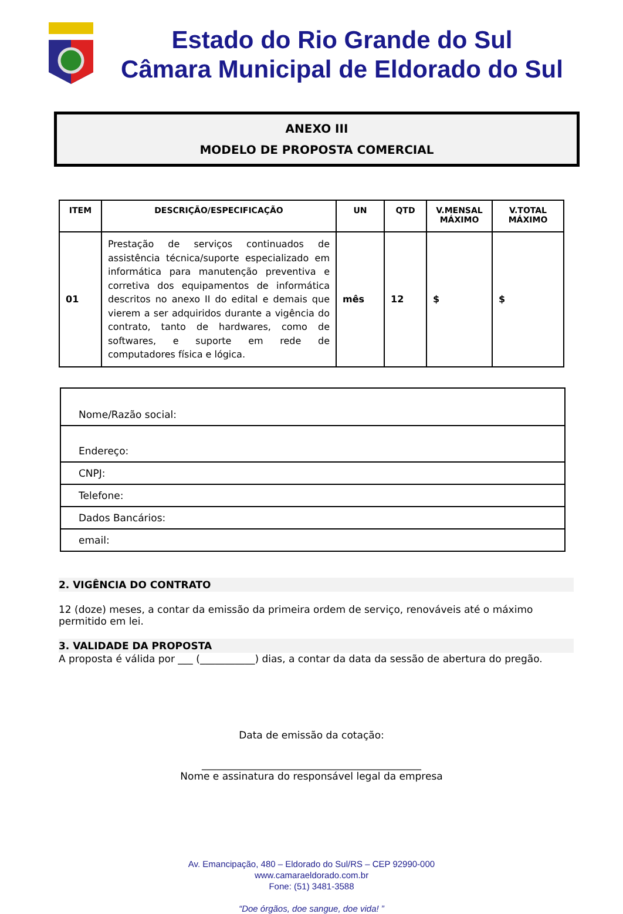Estado do Rio Grande do Sul
Câmara Municipal de Eldorado do Sul
ANEXO III
MODELO DE PROPOSTA COMERCIAL
| ITEM | DESCRIÇÃO/ESPECIFICAÇÃO | UN | QTD | V.MENSAL MÁXIMO | V.TOTAL MÁXIMO |
| --- | --- | --- | --- | --- | --- |
| 01 | Prestação de serviços continuados de assistência técnica/suporte especializado em informática para manutenção preventiva e corretiva dos equipamentos de informática descritos no anexo II do edital e demais que vierem a ser adquiridos durante a vigência do contrato, tanto de hardwares, como de softwares, e suporte em rede de computadores física e lógica. | mês | 12 | $ | $ |
| Nome/Razão social: |
| Endereço: |
| CNPJ: |
| Telefone: |
| Dados Bancários: |
| email: |
2. VIGÊNCIA DO CONTRATO
12 (doze) meses, a contar da emissão da primeira ordem de serviço, renováveis até o máximo permitido em lei.
3. VALIDADE DA PROPOSTA
A proposta é válida por ___ (___________) dias, a contar da data da sessão de abertura do pregão.
Data de emissão da cotação:
____________________________________________
Nome e assinatura do responsável legal da empresa
Av. Emancipação, 480 – Eldorado do Sul/RS – CEP 92990-000
www.camaraeldorado.com.br
Fone: (51) 3481-3588
“Doe órgãos, doe sangue, doe vida! ”